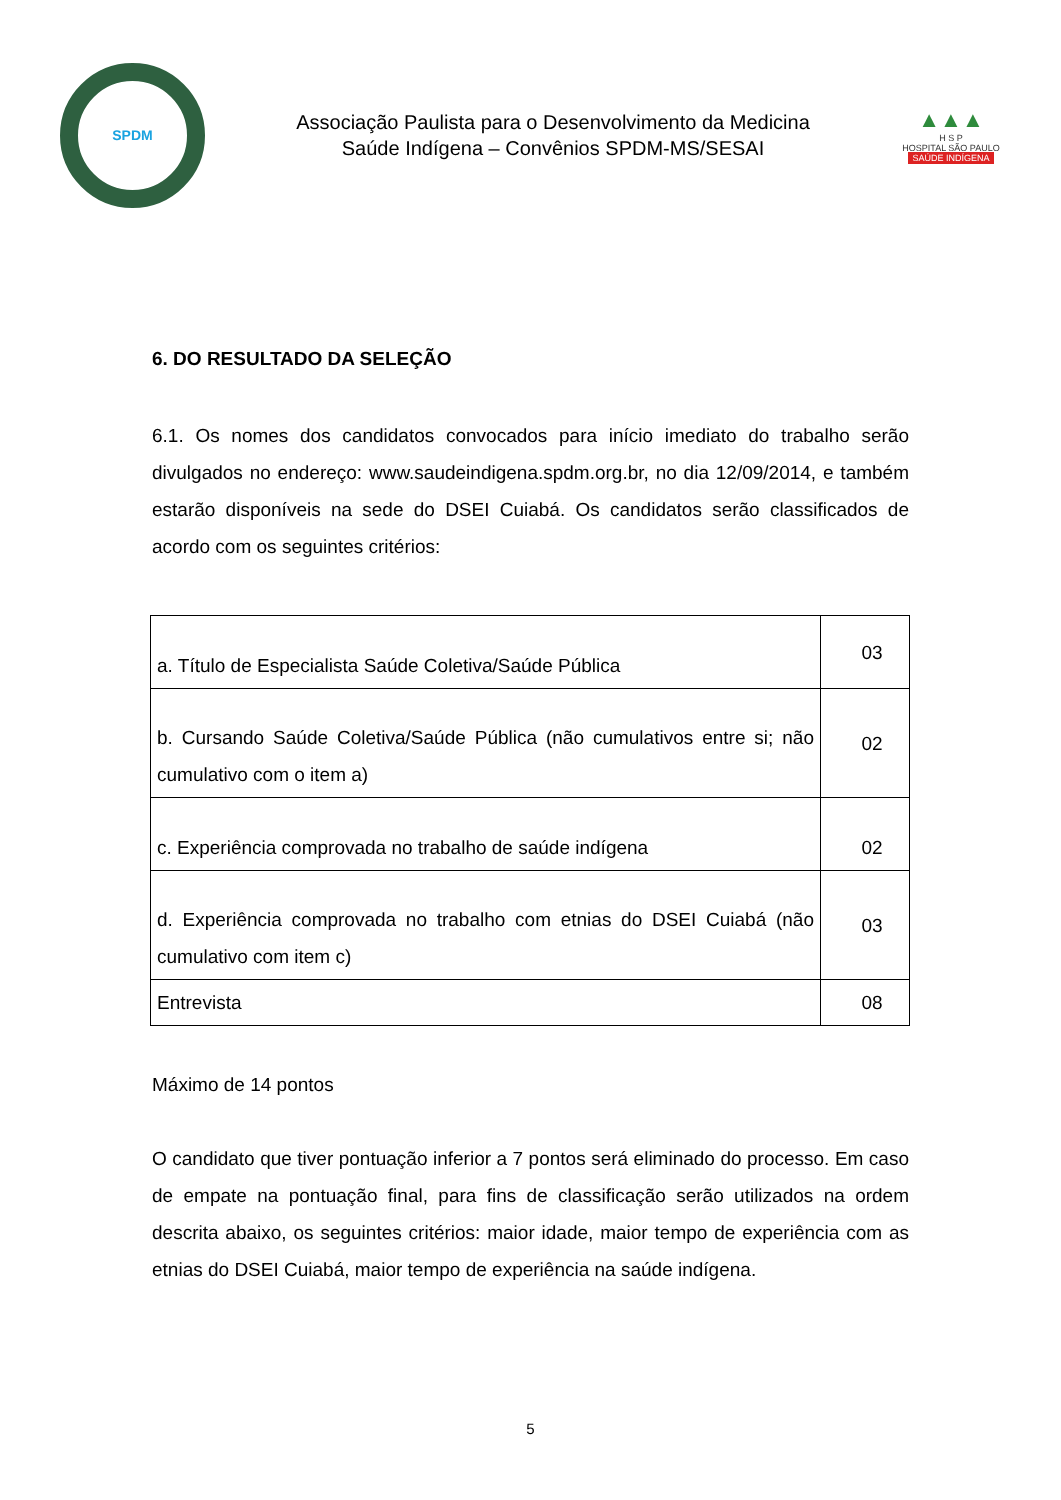SPDM
Associação Paulista para o Desenvolvimento da Medicina
Saúde Indígena – Convênios SPDM-MS/SESAI
▲▲▲
H S P
HOSPITAL SÃO PAULO
SAÚDE INDÍGENA
6. DO RESULTADO DA SELEÇÃO
6.1. Os nomes dos candidatos convocados para início imediato do trabalho serão divulgados no endereço: www.saudeindigena.spdm.org.br, no dia 12/09/2014, e também estarão disponíveis na sede do DSEI Cuiabá. Os candidatos serão classificados de acordo com os seguintes critérios:
| a. Título de Especialista Saúde Coletiva/Saúde Pública | 03 |
| b. Cursando Saúde Coletiva/Saúde Pública (não cumulativos entre si; não cumulativo com o item a) | 02 |
| c. Experiência comprovada no trabalho de saúde indígena | 02 |
| d. Experiência comprovada no trabalho com etnias do DSEI Cuiabá (não cumulativo com item c) | 03 |
| Entrevista | 08 |
Máximo de 14 pontos
O candidato que tiver pontuação inferior a 7 pontos será eliminado do processo. Em caso de empate na pontuação final, para fins de classificação serão utilizados na ordem descrita abaixo, os seguintes critérios: maior idade, maior tempo de experiência com as etnias do DSEI Cuiabá, maior tempo de experiência na saúde indígena.
5